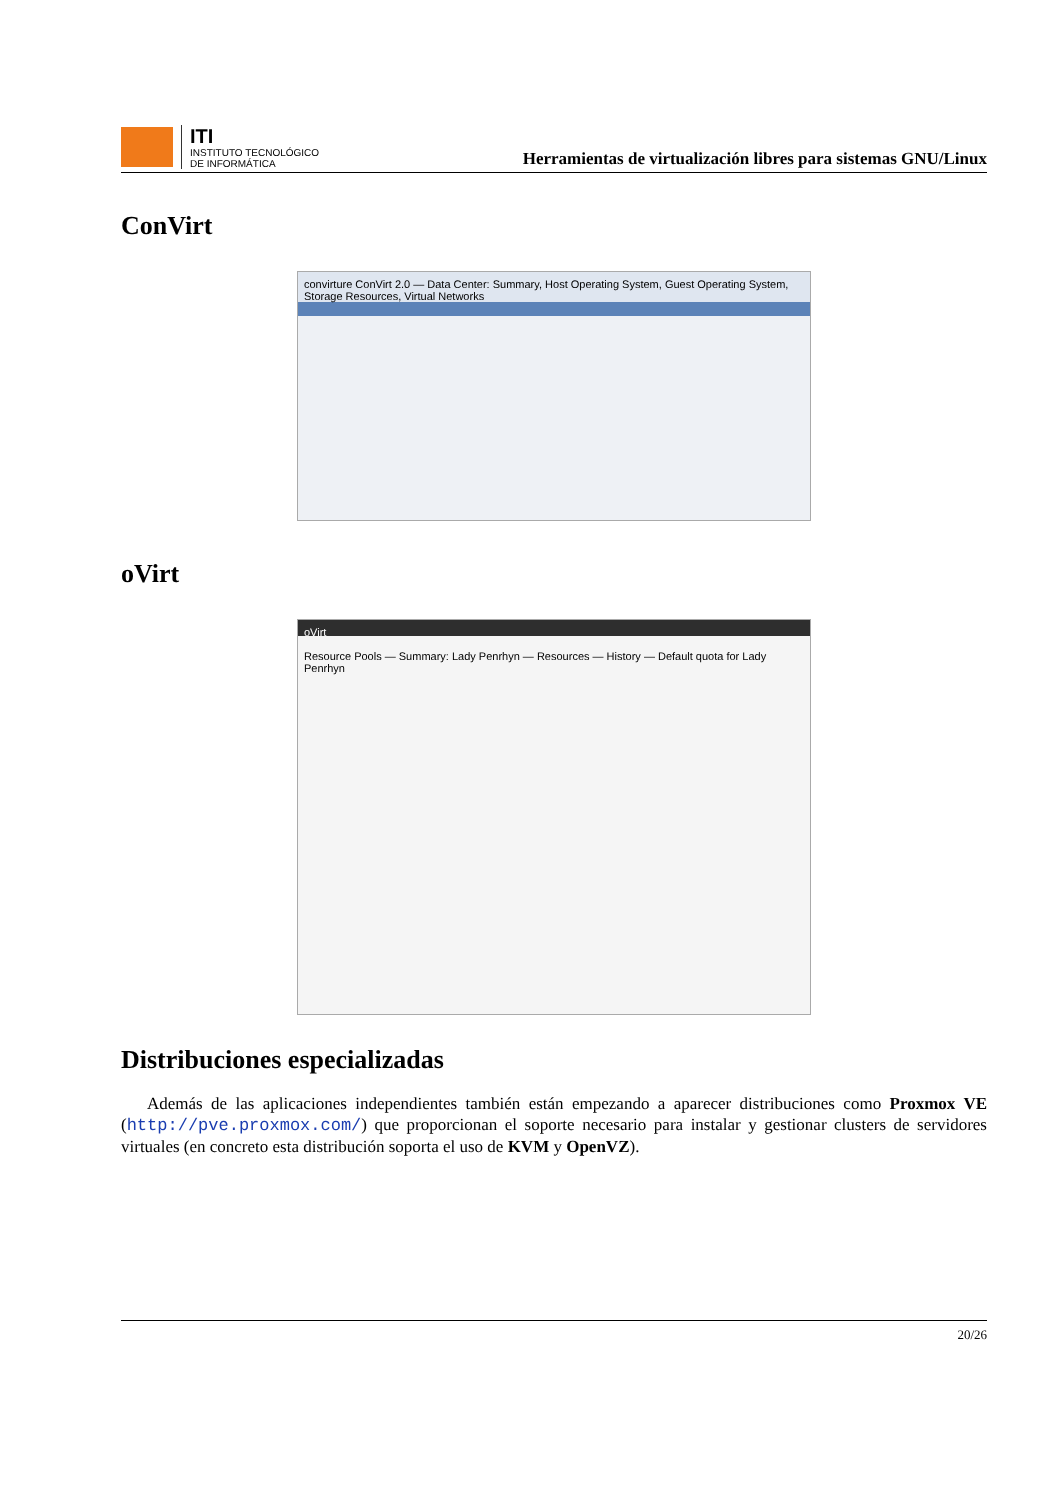ITI
INSTITUTO TECNOLÓGICO
DE INFORMÁTICA
Herramientas de virtualización libres para sistemas GNU/Linux
ConVirt
convirture ConVirt 2.0 — Data Center: Summary, Host Operating System, Guest Operating System, Storage Resources, Virtual Networks
oVirt
oVirt
Resource Pools — Summary: Lady Penrhyn — Resources — History — Default quota for Lady Penrhyn
Distribuciones especializadas
Además de las aplicaciones independientes también están empezando a aparecer distribuciones como Proxmox VE (http://pve.proxmox.com/) que proporcionan el soporte necesario para instalar y gestionar clusters de servidores virtuales (en concreto esta distribución soporta el uso de KVM y OpenVZ).
20/26